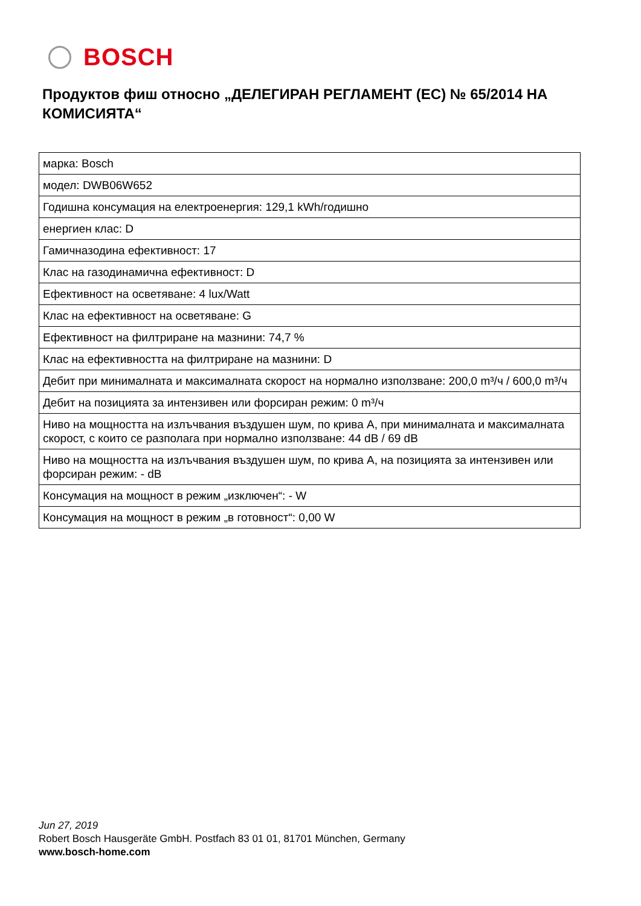BOSCH
Продуктов фиш относно „ДЕЛЕГИРАН РЕГЛАМЕНТ (ЕС) № 65/2014 НА КОМИСИЯТА“
| марка: Bosch |
| модел: DWB06W652 |
| Годишна консумация на електроенергия: 129,1 kWh/годишно |
| енергиен клас: D |
| Гамичназодина ефективност: 17 |
| Клас на газодинамична ефективност: D |
| Ефективност на осветяване: 4 lux/Watt |
| Клас на ефективност на осветяване: G |
| Ефективност на филтриране на мазнини: 74,7 % |
| Клас на ефективността на филтриране на мазнини: D |
| Дебит при минималната и максималната скорост на нормално използване: 200,0 m³/ч / 600,0 m³/ч |
| Дебит на позицията за интензивен или форсиран режим: 0 m³/ч |
| Ниво на мощността на излъчвания въздушен шум, по крива А, при минималната и максималната скорост, с които се разполага при нормално използване: 44 dB / 69 dB |
| Ниво на мощността на излъчвания въздушен шум, по крива А, на позицията за интензивен или форсиран режим: - dB |
| Консумация на мощност в режим „изключен“: - W |
| Консумация на мощност в режим „в готовност“: 0,00 W |
Jun 27, 2019
Robert Bosch Hausgeräte GmbH. Postfach 83 01 01, 81701 München, Germany
www.bosch-home.com